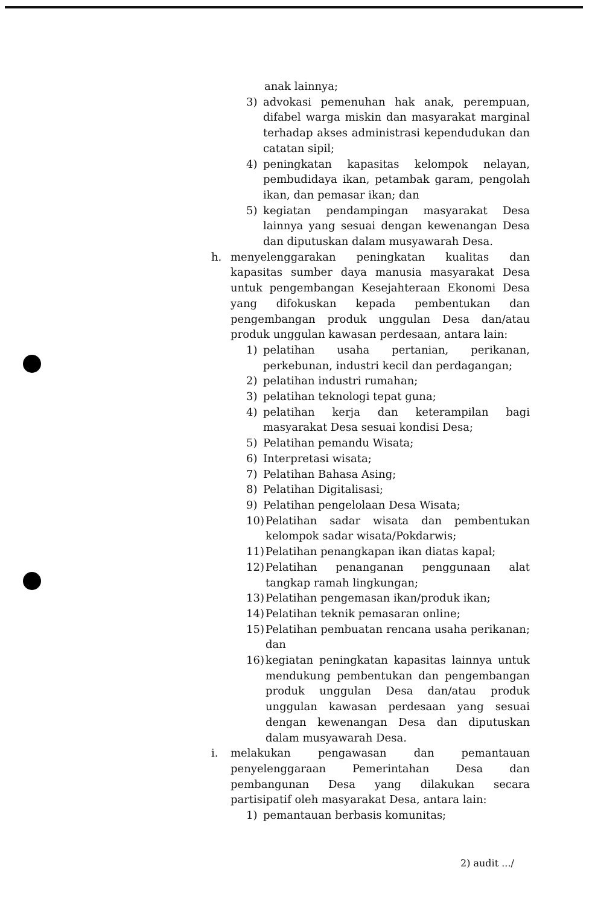anak lainnya;
3) advokasi pemenuhan hak anak, perempuan, difabel warga miskin dan masyarakat marginal terhadap akses administrasi kependudukan dan catatan sipil;
4) peningkatan kapasitas kelompok nelayan, pembudidaya ikan, petambak garam, pengolah ikan, dan pemasar ikan; dan
5) kegiatan pendampingan masyarakat Desa lainnya yang sesuai dengan kewenangan Desa dan diputuskan dalam musyawarah Desa.
h. menyelenggarakan peningkatan kualitas dan kapasitas sumber daya manusia masyarakat Desa untuk pengembangan Kesejahteraan Ekonomi Desa yang difokuskan kepada pembentukan dan pengembangan produk unggulan Desa dan/atau produk unggulan kawasan perdesaan, antara lain:
1) pelatihan usaha pertanian, perikanan, perkebunan, industri kecil dan perdagangan;
2) pelatihan industri rumahan;
3) pelatihan teknologi tepat guna;
4) pelatihan kerja dan keterampilan bagi masyarakat Desa sesuai kondisi Desa;
5) Pelatihan pemandu Wisata;
6) Interpretasi wisata;
7) Pelatihan Bahasa Asing;
8) Pelatihan Digitalisasi;
9) Pelatihan pengelolaan Desa Wisata;
10) Pelatihan sadar wisata dan pembentukan kelompok sadar wisata/Pokdarwis;
11) Pelatihan penangkapan ikan diatas kapal;
12) Pelatihan penanganan penggunaan alat tangkap ramah lingkungan;
13) Pelatihan pengemasan ikan/produk ikan;
14) Pelatihan teknik pemasaran online;
15) Pelatihan pembuatan rencana usaha perikanan; dan
16) kegiatan peningkatan kapasitas lainnya untuk mendukung pembentukan dan pengembangan produk unggulan Desa dan/atau produk unggulan kawasan perdesaan yang sesuai dengan kewenangan Desa dan diputuskan dalam musyawarah Desa.
i. melakukan pengawasan dan pemantauan penyelenggaraan Pemerintahan Desa dan pembangunan Desa yang dilakukan secara partisipatif oleh masyarakat Desa, antara lain:
1) pemantauan berbasis komunitas;
2) audit .../